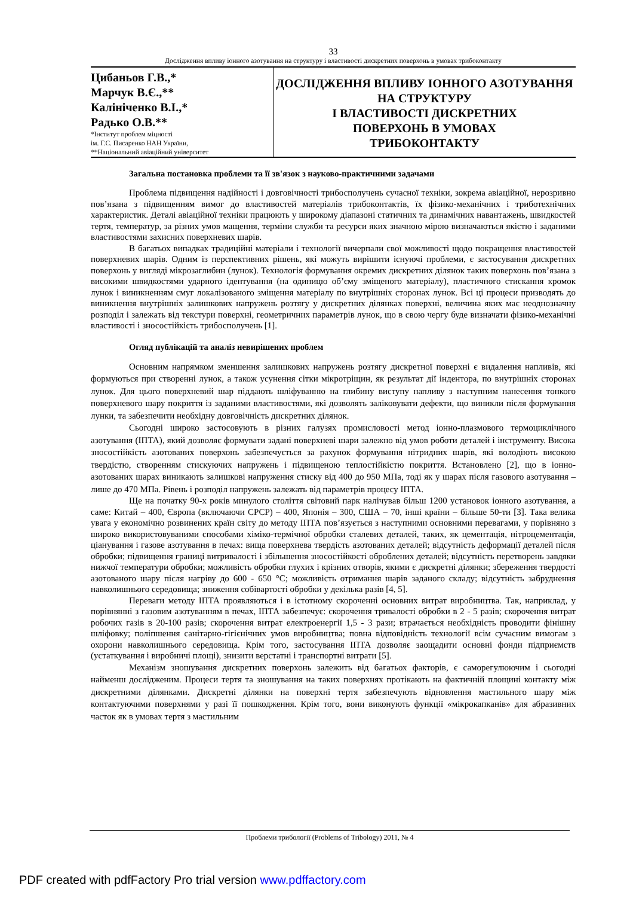33
Дослідження впливу іонного азотування на структуру і властивості дискретних поверхонь в умовах трибоконтакту
Цибаньов Г.В.,*
Марчук В.Є.,**
Калініченко В.І.,*
Радько О.В.**
*Інститут проблем міцності
ім. Г.С. Писаренко НАН України,
**Національний авіаційний університет
ДОСЛІДЖЕННЯ ВПЛИВУ ІОННОГО АЗОТУВАННЯ НА СТРУКТУРУ
І ВЛАСТИВОСТІ ДИСКРЕТНИХ
ПОВЕРХОНЬ В УМОВАХ
ТРИБОКОНТАКТУ
Загальна постановка проблеми та її зв'язок з науково-практичними задачами
Проблема підвищення надійності і довговічності трибоспoлучень сучасної техніки, зокрема авіаційної, нерозривно пов’язана з підвищенням вимог до властивостей матеріалів трибоконтактів, їх фізико-механічних і триботехнічних характеристик. Деталі авіаційної техніки працюють у широкому діапазоні статичних та динамічних навантажень, швидкостей тертя, температур, за різних умов мащення, терміни служби та ресурси яких значною мірою визначаються якістю і заданими властивостями захисних поверхневих шарів.
В багатьох випадках традиційні матеріали і технології вичерпали свої можливості щодо покращення властивостей поверхневих шарів. Одним із перспективних рішень, які можуть вирішити існуючі проблеми, є застосування дискретних поверхонь у вигляді мікрозаглибин (лунок). Технологія формування окремих дискретних ділянок таких поверхонь пов’язана з високими швидкостями ударного ідентування (на одиницю об’єму зміщеного матеріалу), пластичного стискання кромок лунок і виникненням смуг локалізованого зміщення матеріалу по внутрішніх сторонах лунок. Всі ці процеси призводять до виникнення внутрішніх залишкових напружень розтягу у дискретних ділянках поверхні, величина яких має неоднозначну розподіл і залежать від текстури поверхні, геометричних параметрів лунок, що в свою чергу буде визначати фізико-механічні властивості і зносостійкість трибосполучень [1].
Огляд публікацій та аналіз невирішених проблем
Основним напрямком зменшення залишкових напружень розтягу дискретної поверхні є видалення напливів, які формуються при створенні лунок, а також усунення сітки мікротріщин, як результат дії індентора, по внутрішніх сторонах лунок. Для цього поверхневий шар піддають шліфуванню на глибину виступу напливу з наступним нанесення тонкого поверхневого шару покриття із заданими властивостями, які дозволять заліковувати дефекти, що виникли після формування лунки, та забезпечити необхідну довговічність дискретних ділянок.
Сьогодні широко застосовують в різних галузях промисловості метод іонно-плазмового термоциклічного азотування (ІПТА), який дозволяє формувати задані поверхневі шари залежно від умов роботи деталей і інструменту. Висока зносостійкість азотованих поверхонь забезпечується за рахунок формування нітридних шарів, які володіють високою твердістю, створенням стискуючих напружень і підвищеною теплостійкістю покриття. Встановлено [2], що в іонно-азотованих шарах виникають залишкові напруження стиску від 400 до 950 МПа, тоді як у шарах після газового азотування – лише до 470 МПа. Рівень і розподіл напружень залежать від параметрів процесу ІПТА.
Ще на початку 90-х років минулого століття світовий парк налічував більш 1200 установок іонного азотування, а саме: Китай – 400, Європа (включаючи СРСР) – 400, Японія – 300, США – 70, інші країни – більше 50-ти [3]. Така велика увага у економічно розвинених країн світу до методу ІПТА пов’язується з наступними основними перевагами, у порівняно з широко використовуваними способами хіміко-термічної обробки сталевих деталей, таких, як цементація, нітроцементація, ціанування і газове азотування в печах: вища поверхнева твердість азотованих деталей; відсутність деформації деталей після обробки; підвищення границі витривалості і збільшення зносостійкості оброблених деталей; відсутність перетворень завдяки нижчої температури обробки; можливість обробки глухих і крізних отворів, якими є дискретні ділянки; збереження твердості азотованого шару після нагріву до 600 - 650 °С; можливість отримання шарів заданого складу; відсутність забруднення навколишнього середовища; зниження собівартості обробки у декілька разів [4, 5].
Переваги методу ІПТА проявляються і в істотному скороченні основних витрат виробництва. Так, наприклад, у порівнянні з газовим азотуванням в печах, ІПТА забезпечує: скорочення тривалості обробки в 2 - 5 разів; скорочення витрат робочих газів в 20-100 разів; скорочення витрат електроенергії 1,5 - 3 рази; втрачається необхідність проводити фінішну шліфовку; поліпшення санітарно-гігієнічних умов виробництва; повна відповідність технології всім сучасним вимогам з охорони навколишнього середовища. Крім того, застосування ІПТА дозволяє заощадити основні фонди підприємств (устаткування і виробничі площі), знизити верстатні і транспортні витрати [5].
Механізм зношування дискретних поверхонь залежить від багатьох факторів, є саморегулюючим і сьогодні найменш дослідженим. Процеси тертя та зношування на таких поверхнях протікають на фактичній площині контакту між дискретними ділянками. Дискретні ділянки на поверхні тертя забезпечують відновлення мастильного шару між контактуючими поверхнями у разі її пошкодження. Крім того, вони виконують функції «мікрокапканів» для абразивних часток як в умовах тертя з мастильним
Проблеми трибології (Problems of Tribology) 2011, № 4
PDF created with pdfFactory Pro trial version www.pdffactory.com